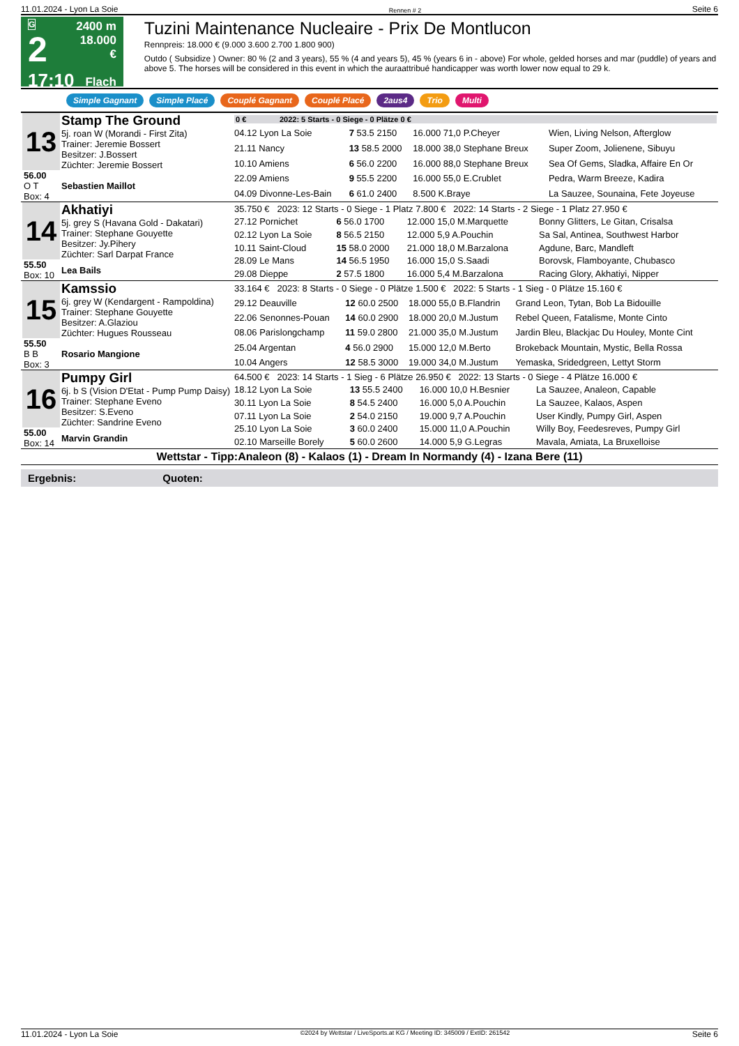11.01.2024 - Lyon La Soie Rennen # 2 Seite 6
G
2
17:10
2400 m
18.000 €
Flach
Tuzini Maintenance Nucleaire - Prix De Montlucon
Rennpreis: 18.000 € (9.000 3.600 2.700 1.800 900)
Outdo ( Subsidize ) Owner: 80 % (2 and 3 years), 55 % (4 and years 5), 45 % (years 6 in - above) For whole, gelded horses and mar (puddle) of years and above 5. The horses will be considered in this event in which the auraattribué handicapper was worth lower now equal to 29 k.
Simple Gagnant Simple Placé Couplé Gagnant Couplé Placé 2aus4 Trio Multi
| / 13 / Stamp The Ground 5j. roan W (Morandi - First Zita) Trainer: Jeremie Bossert Besitzer: J.Bossert Züchter: Jeremie Bossert / / 56.00 O T Box: 4 / Sebastien Maillot / | / 0 € / 2022: 5 Starts - 0 Siege - 0 Plätze 0 € / | | | |
| | 04.12 Lyon La Soie | 7 53.5 2150 | 16.000 71,0 P.Cheyer | Wien, Living Nelson, Afterglow |
| | 21.11 Nancy | 13 58.5 2000 | 18.000 38,0 Stephane Breux | Super Zoom, Jolienene, Sibuyu |
| | 10.10 Amiens | 6 56.0 2200 | 16.000 88,0 Stephane Breux | Sea Of Gems, Sladka, Affaire En Or |
| | 22.09 Amiens | 9 55.5 2200 | 16.000 55,0 E.Crublet | Pedra, Warm Breeze, Kadira |
| | 04.09 Divonne-Les-Bain | 6 61.0 2400 | 8.500 K.Braye | La Sauzee, Sounaina, Fete Joyeuse |
| / 14 / Akhatiyi 5j. grey S (Havana Gold - Dakatari) Trainer: Stephane Gouyette Besitzer: Jy.Pihery Züchter: Sarl Darpat France / / 55.50 Box: 10 / Lea Bails / | 35.750 € 2023: 12 Starts - 0 Siege - 1 Platz 7.800 € 2022: 14 Starts - 2 Siege - 1 Platz 27.950 € | | | |
| | 27.12 Pornichet | 6 56.0 1700 | 12.000 15,0 M.Marquette | Bonny Glitters, Le Gitan, Crisalsa |
| | 02.12 Lyon La Soie | 8 56.5 2150 | 12.000 5,9 A.Pouchin | Sa Sal, Antinea, Southwest Harbor |
| | 10.11 Saint-Cloud | 15 58.0 2000 | 21.000 18,0 M.Barzalona | Agdune, Barc, Mandleft |
| | 28.09 Le Mans | 14 56.5 1950 | 16.000 15,0 S.Saadi | Borovsk, Flamboyante, Chubasco |
| | 29.08 Dieppe | 2 57.5 1800 | 16.000 5,4 M.Barzalona | Racing Glory, Akhatiyi, Nipper |
| / 15 / Kamssio 6j. grey W (Kendargent - Rampoldina) Trainer: Stephane Gouyette Besitzer: A.Glaziou Züchter: Hugues Rousseau / / 55.50 B B Box: 3 / Rosario Mangione / | 33.164 € 2023: 8 Starts - 0 Siege - 0 Plätze 1.500 € 2022: 5 Starts - 1 Sieg - 0 Plätze 15.160 € | | | |
| | 29.12 Deauville | 12 60.0 2500 | 18.000 55,0 B.Flandrin | Grand Leon, Tytan, Bob La Bidouille |
| | 22.06 Senonnes-Pouan | 14 60.0 2900 | 18.000 20,0 M.Justum | Rebel Queen, Fatalisme, Monte Cinto |
| | 08.06 Parislongchamp | 11 59.0 2800 | 21.000 35,0 M.Justum | Jardin Bleu, Blackjac Du Houley, Monte Cint |
| | 25.04 Argentan | 4 56.0 2900 | 15.000 12,0 M.Berto | Brokeback Mountain, Mystic, Bella Rossa |
| | 10.04 Angers | 12 58.5 3000 | 19.000 34,0 M.Justum | Yemaska, Sridedgreen, Lettyt Storm |
| / 16 / Pumpy Girl 6j. b S (Vision D'Etat - Pump Pump Daisy) Trainer: Stephane Eveno Besitzer: S.Eveno Züchter: Sandrine Eveno / / 55.00 Box: 14 / Marvin Grandin / | 64.500 € 2023: 14 Starts - 1 Sieg - 6 Plätze 26.950 € 2022: 13 Starts - 0 Siege - 4 Plätze 16.000 € | | | |
| | 18.12 Lyon La Soie | 13 55.5 2400 | 16.000 10,0 H.Besnier | La Sauzee, Analeon, Capable |
| | 30.11 Lyon La Soie | 8 54.5 2400 | 16.000 5,0 A.Pouchin | La Sauzee, Kalaos, Aspen |
| | 07.11 Lyon La Soie | 2 54.0 2150 | 19.000 9,7 A.Pouchin | User Kindly, Pumpy Girl, Aspen |
| | 25.10 Lyon La Soie | 3 60.0 2400 | 15.000 11,0 A.Pouchin | Willy Boy, Feedesreves, Pumpy Girl |
| | 02.10 Marseille Borely | 5 60.0 2600 | 14.000 5,9 G.Legras | Mavala, Amiata, La Bruxelloise |
Wettstar - Tipp:Analeon (8) - Kalaos (1) - Dream In Normandy (4) - Izana Bere (11)
Ergebnis: Quoten:
11.01.2024 - Lyon La Soie ©2024 by Wettstar / LiveSports.at KG / Meeting ID: 345009 / ExtID: 261542 Seite 6